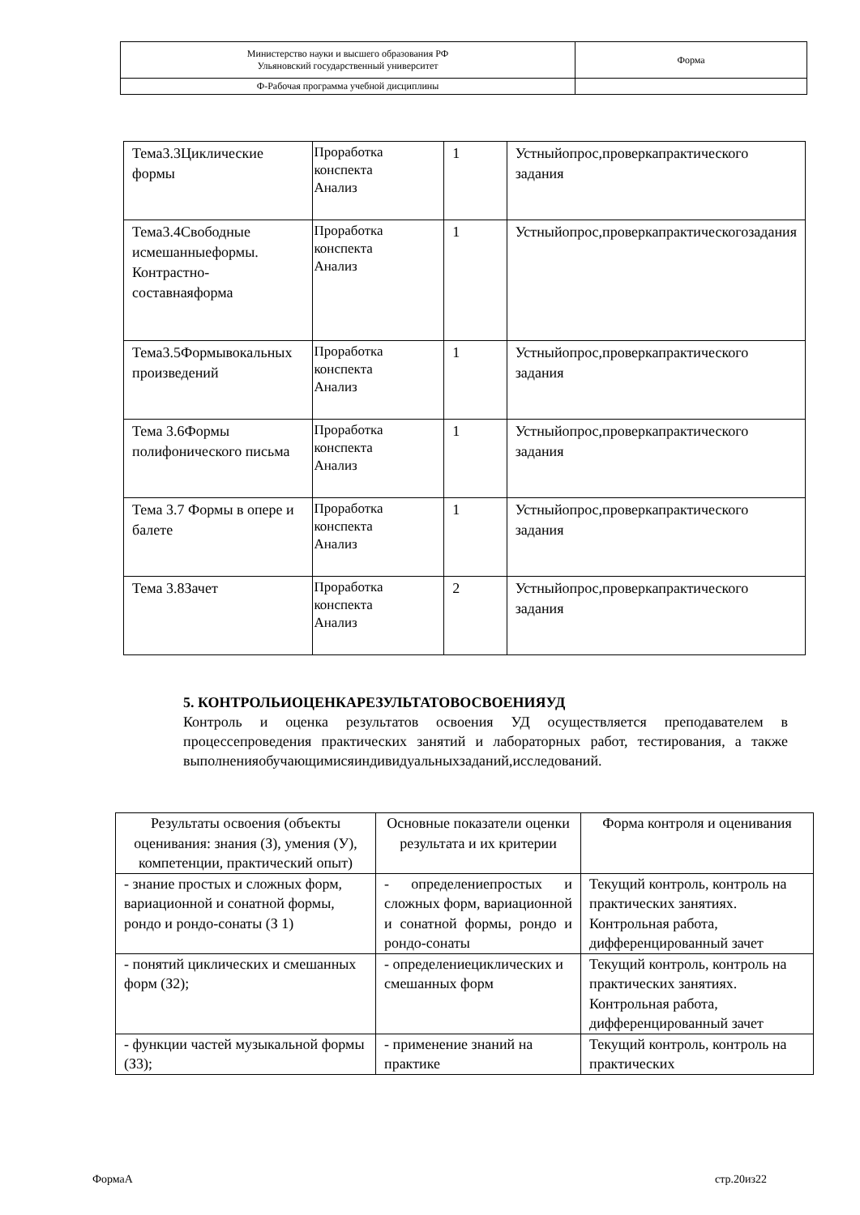| Министерство науки и высшего образования РФ Ульяновский государственный университет | Форма |
| Ф-Рабочая программа учебной дисциплины | |
| Тема3.3Циклические формы | Проработка конспекта Анализ | 1 | Устныйопрос,проверкапрактического задания |
| Тема3.4Свободные исмешанныеформы. Контрастно-составнаяформа | Проработка конспекта Анализ | 1 | Устныйопрос,проверкапрактическогозадания |
| Тема3.5Формывокальных произведений | Проработка конспекта Анализ | 1 | Устныйопрос,проверкапрактического задания |
| Тема 3.6Формы полифонического письма | Проработка конспекта Анализ | 1 | Устныйопрос,проверкапрактического задания |
| Тема 3.7 Формы в опере и балете | Проработка конспекта Анализ | 1 | Устныйопрос,проверкапрактического задания |
| Тема 3.8Зачет | Проработка конспекта Анализ | 2 | Устныйопрос,проверкапрактического задания |
5. КОНТРОЛЬИОЦЕНКАРЕЗУЛЬТАТОВОСВОЕНИЯУД
Контроль и оценка результатов освоения УД осуществляется преподавателем в процессепроведения практических занятий и лабораторных работ, тестирования, а также выполненияобучающимисяиндивидуальныхзаданий,исследований.
| Результаты освоения (объекты оценивания: знания (З), умения (У), компетенции, практический опыт) | Основные показатели оценки результата и их критерии | Форма контроля и оценивания |
| --- | --- | --- |
| - знание простых и сложных форм, вариационной и сонатной формы, рондо и рондо-сонаты (З 1) | - определениепростых и сложных форм, вариационной и сонатной формы, рондо и рондо-сонаты | Текущий контроль, контроль на практических занятиях. Контрольная работа, дифференцированный зачет |
| - понятий циклических и смешанных форм (З2); | - определениециклических и смешанных форм | Текущий контроль, контроль на практических занятиях. Контрольная работа, дифференцированный зачет |
| - функции частей музыкальной формы (З3); | - применение знаний на практике | Текущий контроль, контроль на практических |
ФормаА стр.20из22